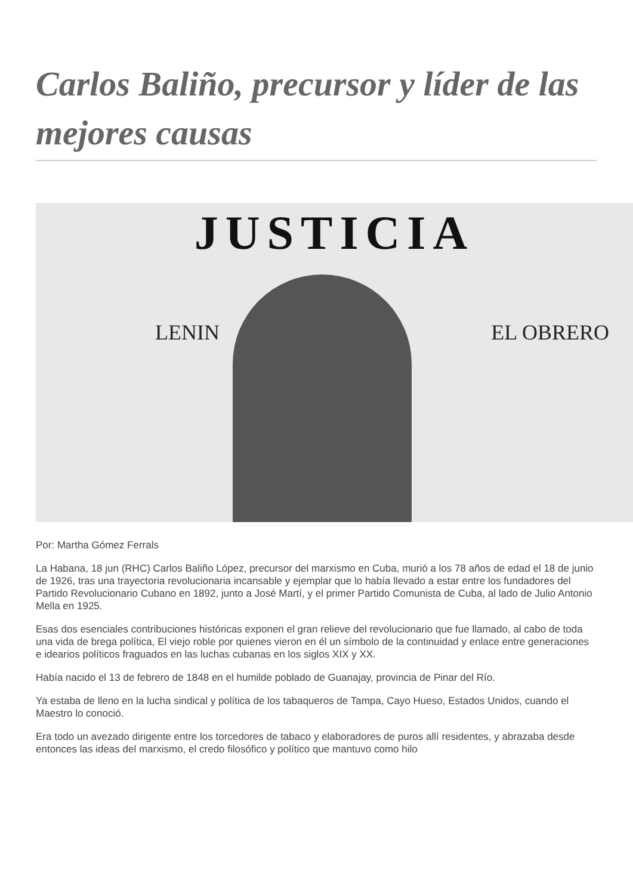Carlos Baliño, precursor y líder de las mejores causas
JUSTICIA
LENIN EL OBRERO
Por: Martha Gómez Ferrals
La Habana, 18 jun (RHC) Carlos Baliño López, precursor del marxismo en Cuba, murió a los 78 años de edad el 18 de junio de 1926, tras una trayectoria revolucionaria incansable y ejemplar que lo había llevado a estar entre los fundadores del Partido Revolucionario Cubano en 1892, junto a José Martí, y el primer Partido Comunista de Cuba, al lado de Julio Antonio Mella en 1925.
Esas dos esenciales contribuciones históricas exponen el gran relieve del revolucionario que fue llamado, al cabo de toda una vida de brega política, El viejo roble por quienes vieron en él un símbolo de la continuidad y enlace entre generaciones e idearios políticos fraguados en las luchas cubanas en los siglos XIX y XX.
Había nacido el 13 de febrero de 1848 en el humilde poblado de Guanajay, provincia de Pinar del Río.
Ya estaba de lleno en la lucha sindical y política de los tabaqueros de Tampa, Cayo Hueso, Estados Unidos, cuando el Maestro lo conoció.
Era todo un avezado dirigente entre los torcedores de tabaco y elaboradores de puros allí residentes, y abrazaba desde entonces las ideas del marxismo, el credo filosófico y político que mantuvo como hilo